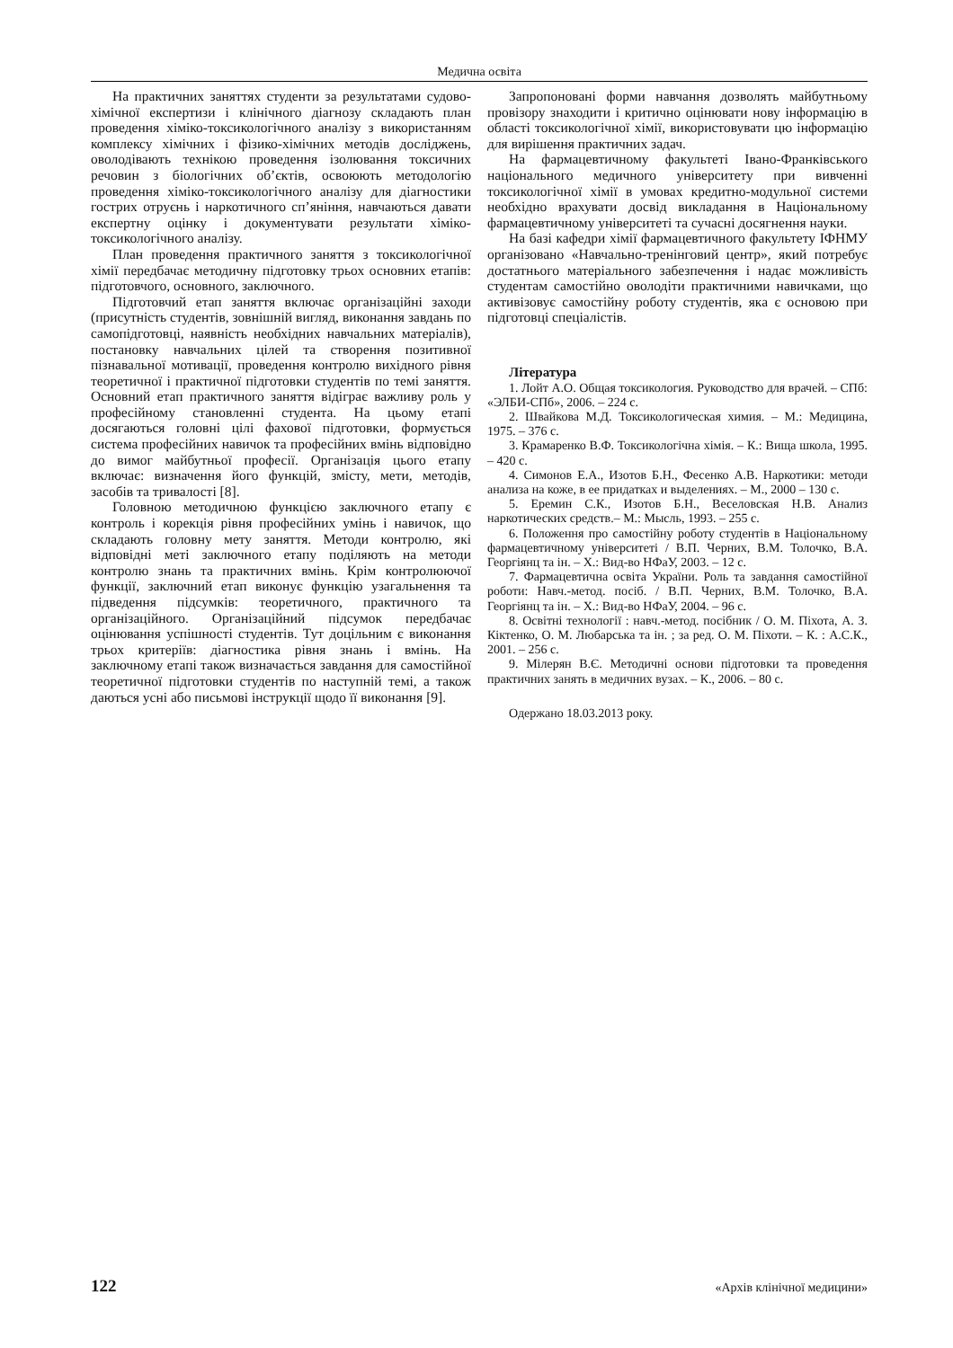Медична освіта
На практичних заняттях студенти за результатами судово-хімічної експертизи і клінічного діагнозу складають план проведення хіміко-токсикологічного аналізу з використанням комплексу хімічних і фізико-хімічних методів досліджень, оволодівають технікою проведення ізолювання токсичних речовин з біологічних об’єктів, освоюють методологію проведення хіміко-токсикологічного аналізу для діагностики гострих отруєнь і наркотичного сп’яніння, навчаються давати експертну оцінку і документувати результати хіміко-токсикологічного аналізу.
План проведення практичного заняття з токсикологічної хімії передбачає методичну підготовку трьох основних етапів: підготовчого, основного, заключного.
Підготовчий етап заняття включає організаційні заходи (присутність студентів, зовнішній вигляд, виконання завдань по самопідготовці, наявність необхідних навчальних матеріалів), постановку навчальних цілей та створення позитивної пізнавальної мотивації, проведення контролю вихідного рівня теоретичної і практичної підготовки студентів по темі заняття. Основний етап практичного заняття відіграє важливу роль у професійному становленні студента. На цьому етапі досягаються головні цілі фахової підготовки, формується система професійних навичок та професійних вмінь відповідно до вимог майбутньої професії. Організація цього етапу включає: визначення його функцій, змісту, мети, методів, засобів та тривалості [8].
Головною методичною функцією заключного етапу є контроль і корекція рівня професійних умінь і навичок, що складають головну мету заняття. Методи контролю, які відповідні меті заключного етапу поділяють на методи контролю знань та практичних вмінь. Крім контролюючої функції, заключний етап виконує функцію узагальнення та підведення підсумків: теоретичного, практичного та організаційного. Організаційний підсумок передбачає оцінювання успішності студентів. Тут доцільним є виконання трьох критеріїв: діагностика рівня знань і вмінь. На заключному етапі також визначається завдання для самостійної теоретичної підготовки студентів по наступній темі, а також даються усні або письмові інструкції щодо її виконання [9].
Запропоновані форми навчання дозволять майбутньому провізору знаходити і критично оцінювати нову інформацію в області токсикологічної хімії, використовувати цю інформацію для вирішення практичних задач.
На фармацевтичному факультеті Івано-Франківського національного медичного університету при вивченні токсикологічної хімії в умовах кредитно-модульної системи необхідно врахувати досвід викладання в Національному фармацевтичному університеті та сучасні досягнення науки.
На базі кафедри хімії фармацевтичного факультету ІФНМУ організовано «Навчально-тренінговий центр», який потребує достатнього матеріального забезпечення і надає можливість студентам самостійно оволодіти практичними навичками, що активізовує самостійну роботу студентів, яка є основою при підготовці спеціалістів.
Література
1. Лойт А.О. Общая токсикология. Руководство для врачей. – СПб: «ЭЛБИ-СПб», 2006. – 224 с.
2. Швайкова М.Д. Токсикологическая химия. – М.: Медицина, 1975. – 376 с.
3. Крамаренко В.Ф. Токсикологічна хімія. – К.: Вища школа, 1995. – 420 с.
4. Симонов Е.А., Изотов Б.Н., Фесенко А.В. Наркотики: методи анализа на коже, в ее придатках и выделениях. – М., 2000 – 130 с.
5. Еремин С.К., Изотов Б.Н., Веселовская Н.В. Анализ наркотических средств.– М.: Мысль, 1993. – 255 с.
6. Положення про самостійну роботу студентів в Національному фармацевтичному університеті / В.П. Черних, В.М. Толочко, В.А. Георгіянц та ін. – Х.: Вид-во НФаУ, 2003. – 12 с.
7. Фармацевтична освіта України. Роль та завдання самостійної роботи: Навч.-метод. посіб. / В.П. Черних, В.М. Толочко, В.А. Георгіянц та ін. – Х.: Вид-во НФаУ, 2004. – 96 с.
8. Освітні технології : навч.-метод. посібник / О. М. Піхота, А. З. Кіктенко, О. М. Любарська та ін. ; за ред. О. М. Піхоти. – К. : А.С.К., 2001. – 256 с.
9. Мілерян В.Є. Методичні основи підготовки та проведення практичних занять в медичних вузах. – К., 2006. – 80 с.
Одержано 18.03.2013 року.
122 «Архів клінічної медицини»